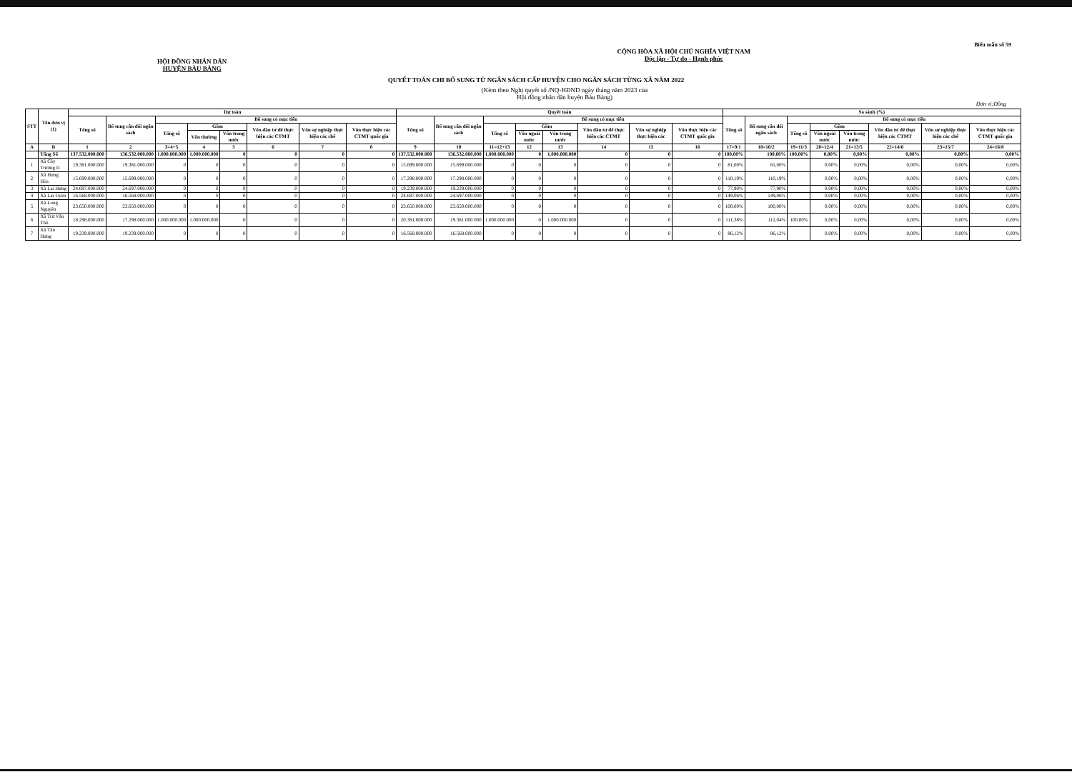Biểu mẫu số 59
HỘI ĐỒNG NHÂN DÂN
HUYỆN BÀU BÀNG
CỘNG HÒA XÃ HỘI CHỦ NGHĨA VIỆT NAM
Độc lập - Tự do - Hạnh phúc
QUYẾT TOÁN CHI BỔ SUNG TỪ NGÂN SÁCH CẤP HUYỆN CHO NGÂN SÁCH TỪNG XÃ NĂM 2022
(Kèm theo Nghị quyết số /NQ-HĐND ngày tháng năm 2023 của
Hội đồng nhân dân huyện Bàu Bàng)
Đơn vị:Đồng
| STT | Tên đơn vị (1) | Dự toán | | | | | | | | Quyết toán | | | | | | | | So sánh (%) | | | | | | | |
| --- | --- | --- | --- | --- | --- | --- | --- | --- | --- | --- | --- | --- | --- | --- | --- | --- | --- | --- | --- | --- | --- | --- | --- | --- | --- |
| | | Tổng số | Bổ sung cân đối ngân sách | Bổ sung có mục tiêu | | | | | | Tổng số | Bổ sung cân đối ngân sách | Bổ sung có mục tiêu | | | | | | Tổng số | Bổ sung cân đối ngân sách | Bổ sung có mục tiêu | | | | | |
| | | | | Tổng số | Gồm | | Vốn đầu tư để thực hiện các CTMT | Vốn sự nghiệp thực hiện các chế | Vốn thực hiện các CTMT quốc gia | | | Tổng số | Gồm | | Vốn đầu tư để thực hiện các CTMT | Vốn sự nghiệp thực hiện các | Vốn thực hiện các CTMT quốc gia | | | Tổng số | Gồm | | Vốn đầu tư để thực hiện các CTMT | Vốn sự nghiệp thực hiện các chế | Vốn thực hiện các CTMT quốc gia |
| | | | | | Vốn thường | Vốn trong nước | | | | | | | Vốn ngoài nước | Vốn trong nước | | | | | | | Vốn ngoài nước | Vốn trong nước | | | |
| A | B | 1 | 2 | 3=4+5 | 4 | 5 | 6 | 7 | 8 | 9 | 10 | 11=12+13 | 12 | 13 | 14 | 15 | 16 | 17=9/1 | 18=10/2 | 19=11/3 | 20=12/4 | 21=13/5 | 22=14/6 | 23=15/7 | 24=16/8 |
| | Tổng Số | 137.532.000.000 | 136.532.000.000 | 1.000.000.000 | 1.000.000.000 | 0 | 0 | 0 | 0 | 137.532.000.000 | 136.532.000.000 | 1.000.000.000 | 0 | 1.000.000.000 | 0 | 0 | 0 | 100,00% | 100,00% | 100,00% | 0,00% | 0,00% | 0,00% | 0,00% | 0,00% |
| 1 | Xã Cây Trường II | 19.381.000.000 | 19.381.000.000 | 0 | 0 | 0 | 0 | 0 | 0 | 15.699.000.000 | 15.699.000.000 | 0 | 0 | 0 | 0 | 0 | 0 | 81,00% | 81,00% | | 0,00% | 0,00% | 0,00% | 0,00% | 0,00% |
| 2 | Xã Hưng Hòa | 15.699.000.000 | 15.699.000.000 | 0 | 0 | 0 | 0 | 0 | 0 | 17.298.000.000 | 17.298.000.000 | 0 | 0 | 0 | 0 | 0 | 0 | 110,19% | 110,19% | | 0,00% | 0,00% | 0,00% | 0,00% | 0,00% |
| 3 | Xã Lai Hưng | 24.697.000.000 | 24.697.000.000 | 0 | 0 | 0 | 0 | 0 | 0 | 19.239.000.000 | 19.239.000.000 | 0 | 0 | 0 | 0 | 0 | 0 | 77,90% | 77,90% | | 0,00% | 0,00% | 0,00% | 0,00% | 0,00% |
| 4 | Xã Lai Uyên | 16.568.000.000 | 16.568.000.000 | 0 | 0 | 0 | 0 | 0 | 0 | 24.697.000.000 | 24.697.000.000 | 0 | 0 | 0 | 0 | 0 | 0 | 149,06% | 149,06% | | 0,00% | 0,00% | 0,00% | 0,00% | 0,00% |
| 5 | Xã Long Nguyên | 23.650.000.000 | 23.650.000.000 | 0 | 0 | 0 | 0 | 0 | 0 | 23.650.000.000 | 23.650.000.000 | 0 | 0 | 0 | 0 | 0 | 0 | 100,00% | 100,00% | | 0,00% | 0,00% | 0,00% | 0,00% | 0,00% |
| 6 | Xã Trừ Văn Thố | 18.298.000.000 | 17.298.000.000 | 1.000.000.000 | 1.000.000.000 | 0 | 0 | 0 | 0 | 20.381.000.000 | 19.381.000.000 | 1.000.000.000 | 0 | 1.000.000.000 | 0 | 0 | 0 | 111,38% | 112,04% | 100,00% | 0,00% | 0,00% | 0,00% | 0,00% | 0,00% |
| 7 | Xã Tân Hưng | 19.239.000.000 | 19.239.000.000 | 0 | 0 | 0 | 0 | 0 | 0 | 16.568.000.000 | 16.568.000.000 | 0 | 0 | 0 | 0 | 0 | 0 | 86,12% | 86,12% | | 0,00% | 0,00% | 0,00% | 0,00% | 0,00% |